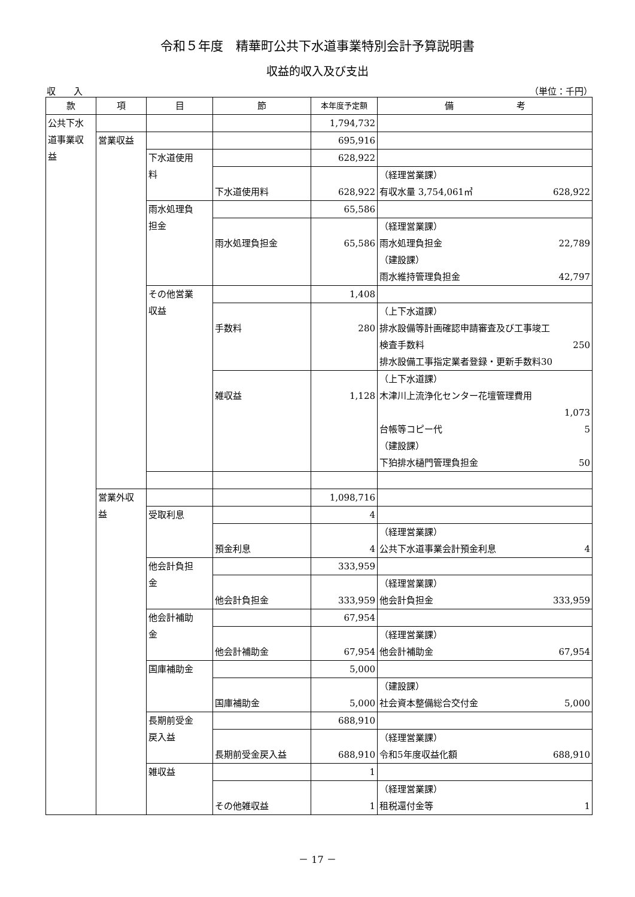令和５年度　精華町公共下水道事業特別会計予算説明書
収益的収入及び支出
収　　入 （単位：千円）
| 款 | 項 | 目 | 節 | 本年度予定額 | 備 考 |
| --- | --- | --- | --- | --- | --- |
| 公共下水 道事業収 益 | | | | 1,794,732 | |
| | 営業収益 | | | 695,916 | |
| | | 下水道使用 料 | | 628,922 | |
| | | | 下水道使用料 | 628,922 | （経理営業課） 有収水量 3,754,061㎥ 628,922 |
| | | 雨水処理負 担金 | | 65,586 | |
| | | | 雨水処理負担金 | 65,586 | （経理営業課） 雨水処理負担金 22,789 （建設課） 雨水維持管理負担金 42,797 |
| | | その他営業 収益 | | 1,408 | |
| | | | 手数料 | 280 | （上下水道課） 排水設備等計画確認申請審査及び工事竣工 検査手数料 250 排水設備工事指定業者登録・更新手数料30 |
| | | | 雑収益 | 1,128 | （上下水道課） 木津川上流浄化センター花壇管理費用 1,073 台帳等コピー代 5 （建設課） 下狛排水樋門管理負担金 50 |
| | 営業外収 益 | | | 1,098,716 | |
| | | 受取利息 | | 4 | |
| | | | 預金利息 | 4 | （経理営業課） 公共下水道事業会計預金利息 4 |
| | | 他会計負担 金 | | 333,959 | |
| | | | 他会計負担金 | 333,959 | （経理営業課） 他会計負担金 333,959 |
| | | 他会計補助 金 | | 67,954 | |
| | | | 他会計補助金 | 67,954 | （経理営業課） 他会計補助金 67,954 |
| | | 国庫補助金 | | 5,000 | |
| | | | 国庫補助金 | 5,000 | （建設課） 社会資本整備総合交付金 5,000 |
| | | 長期前受金 戻入益 | | 688,910 | |
| | | | 長期前受金戻入益 | 688,910 | （経理営業課） 令和5年度収益化額 688,910 |
| | | 雑収益 | | 1 | |
| | | | その他雑収益 | 1 | （経理営業課） 租税還付金等 1 |
－ 17 －